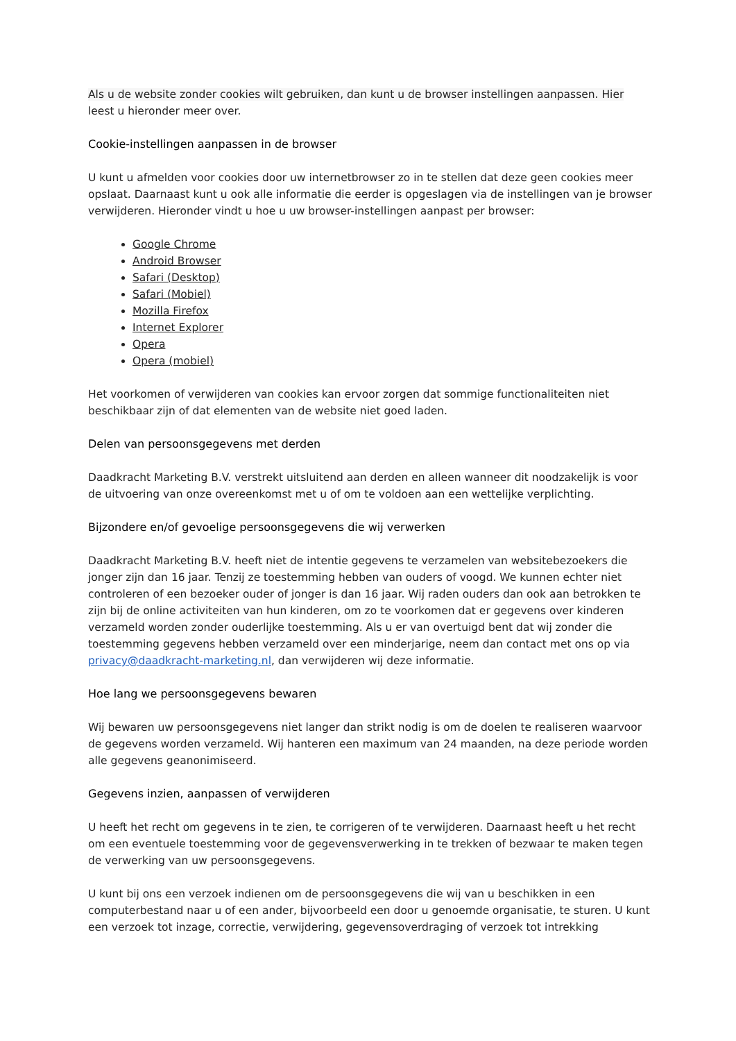Als u de website zonder cookies wilt gebruiken, dan kunt u de browser instellingen aanpassen. Hier leest u hieronder meer over.
Cookie-instellingen aanpassen in de browser
U kunt u afmelden voor cookies door uw internetbrowser zo in te stellen dat deze geen cookies meer opslaat. Daarnaast kunt u ook alle informatie die eerder is opgeslagen via de instellingen van je browser verwijderen. Hieronder vindt u hoe u uw browser-instellingen aanpast per browser:
Google Chrome
Android Browser
Safari (Desktop)
Safari (Mobiel)
Mozilla Firefox
Internet Explorer
Opera
Opera (mobiel)
Het voorkomen of verwijderen van cookies kan ervoor zorgen dat sommige functionaliteiten niet beschikbaar zijn of dat elementen van de website niet goed laden.
Delen van persoonsgegevens met derden
Daadkracht Marketing B.V. verstrekt uitsluitend aan derden en alleen wanneer dit noodzakelijk is voor de uitvoering van onze overeenkomst met u of om te voldoen aan een wettelijke verplichting.
Bijzondere en/of gevoelige persoonsgegevens die wij verwerken
Daadkracht Marketing B.V. heeft niet de intentie gegevens te verzamelen van websitebezoekers die jonger zijn dan 16 jaar. Tenzij ze toestemming hebben van ouders of voogd. We kunnen echter niet controleren of een bezoeker ouder of jonger is dan 16 jaar. Wij raden ouders dan ook aan betrokken te zijn bij de online activiteiten van hun kinderen, om zo te voorkomen dat er gegevens over kinderen verzameld worden zonder ouderlijke toestemming. Als u er van overtuigd bent dat wij zonder die toestemming gegevens hebben verzameld over een minderjarige, neem dan contact met ons op via privacy@daadkracht-marketing.nl, dan verwijderen wij deze informatie.
Hoe lang we persoonsgegevens bewaren
Wij bewaren uw persoonsgegevens niet langer dan strikt nodig is om de doelen te realiseren waarvoor de gegevens worden verzameld. Wij hanteren een maximum van 24 maanden, na deze periode worden alle gegevens geanonimiseerd.
Gegevens inzien, aanpassen of verwijderen
U heeft het recht om gegevens in te zien, te corrigeren of te verwijderen. Daarnaast heeft u het recht om een eventuele toestemming voor de gegevensverwerking in te trekken of bezwaar te maken tegen de verwerking van uw persoonsgegevens.
U kunt bij ons een verzoek indienen om de persoonsgegevens die wij van u beschikken in een computerbestand naar u of een ander, bijvoorbeeld een door u genoemde organisatie, te sturen. U kunt een verzoek tot inzage, correctie, verwijdering, gegevensoverdraging of verzoek tot intrekking